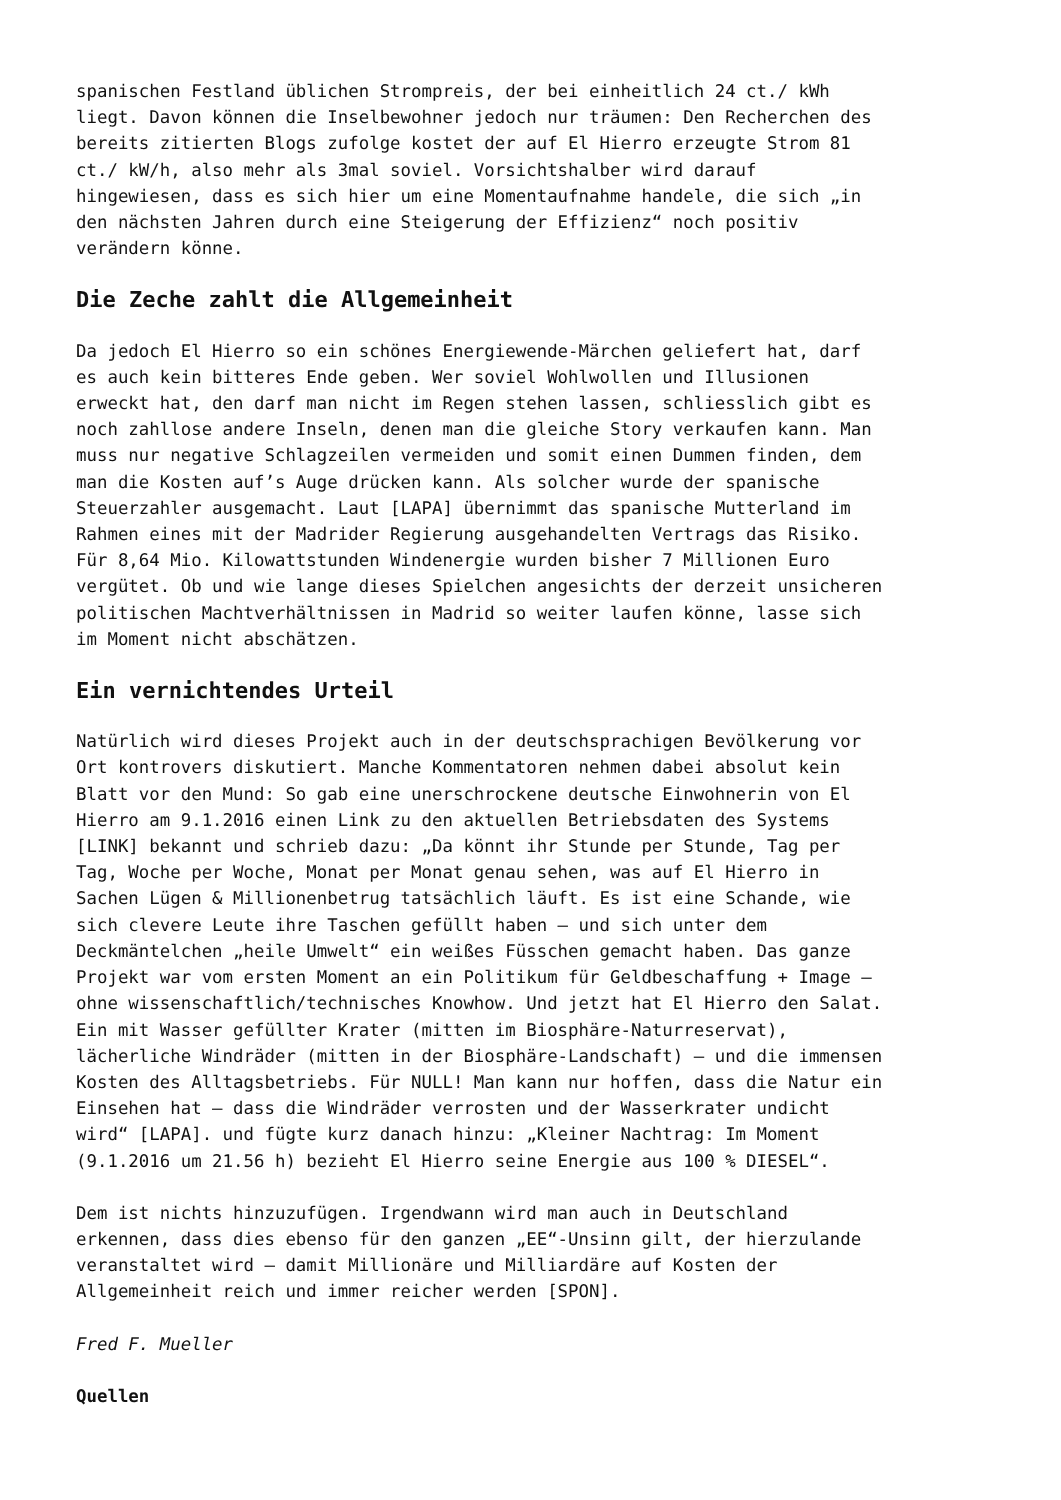spanischen Festland üblichen Strompreis, der bei einheitlich 24 ct./ kWh liegt. Davon können die Inselbewohner jedoch nur träumen: Den Recherchen des bereits zitierten Blogs zufolge kostet der auf El Hierro erzeugte Strom 81 ct./ kW/h, also mehr als 3mal soviel. Vorsichtshalber wird darauf hingewiesen, dass es sich hier um eine Momentaufnahme handele, die sich „in den nächsten Jahren durch eine Steigerung der Effizienz“ noch positiv verändern könne.
Die Zeche zahlt die Allgemeinheit
Da jedoch El Hierro so ein schönes Energiewende-Märchen geliefert hat, darf es auch kein bitteres Ende geben. Wer soviel Wohlwollen und Illusionen erweckt hat, den darf man nicht im Regen stehen lassen, schliesslich gibt es noch zahllose andere Inseln, denen man die gleiche Story verkaufen kann. Man muss nur negative Schlagzeilen vermeiden und somit einen Dummen finden, dem man die Kosten auf’s Auge drücken kann. Als solcher wurde der spanische Steuerzahler ausgemacht. Laut [LAPA] übernimmt das spanische Mutterland im Rahmen eines mit der Madrider Regierung ausgehandelten Vertrags das Risiko. Für 8,64 Mio. Kilowattstunden Windenergie wurden bisher 7 Millionen Euro vergütet. Ob und wie lange dieses Spielchen angesichts der derzeit unsicheren politischen Machtverhältnissen in Madrid so weiter laufen könne, lasse sich im Moment nicht abschätzen.
Ein vernichtendes Urteil
Natürlich wird dieses Projekt auch in der deutschsprachigen Bevölkerung vor Ort kontrovers diskutiert. Manche Kommentatoren nehmen dabei absolut kein Blatt vor den Mund: So gab eine unerschrockene deutsche Einwohnerin von El Hierro am 9.1.2016 einen Link zu den aktuellen Betriebsdaten des Systems [LINK] bekannt und schrieb dazu: „Da könnt ihr Stunde per Stunde, Tag per Tag, Woche per Woche, Monat per Monat genau sehen, was auf El Hierro in Sachen Lügen & Millionenbetrug tatsächlich läuft. Es ist eine Schande, wie sich clevere Leute ihre Taschen gefüllt haben – und sich unter dem Deckmäntelchen „heile Umwelt“ ein weißes Füsschen gemacht haben. Das ganze Projekt war vom ersten Moment an ein Politikum für Geldbeschaffung + Image – ohne wissenschaftlich/technisches Knowhow. Und jetzt hat El Hierro den Salat. Ein mit Wasser gefüllter Krater (mitten im Biosphäre-Naturreservat), lächerliche Windräder (mitten in der Biosphäre-Landschaft) – und die immensen Kosten des Alltagsbetriebs. Für NULL! Man kann nur hoffen, dass die Natur ein Einsehen hat – dass die Windräder verrosten und der Wasserkrater undicht wird“ [LAPA]. und fügte kurz danach hinzu: „Kleiner Nachtrag: Im Moment (9.1.2016 um 21.56 h) bezieht El Hierro seine Energie aus 100 % DIESEL“.
Dem ist nichts hinzuzufügen. Irgendwann wird man auch in Deutschland erkennen, dass dies ebenso für den ganzen „EE“-Unsinn gilt, der hierzulande veranstaltet wird – damit Millionäre und Milliardäre auf Kosten der Allgemeinheit reich und immer reicher werden [SPON].
Fred F. Mueller
Quellen